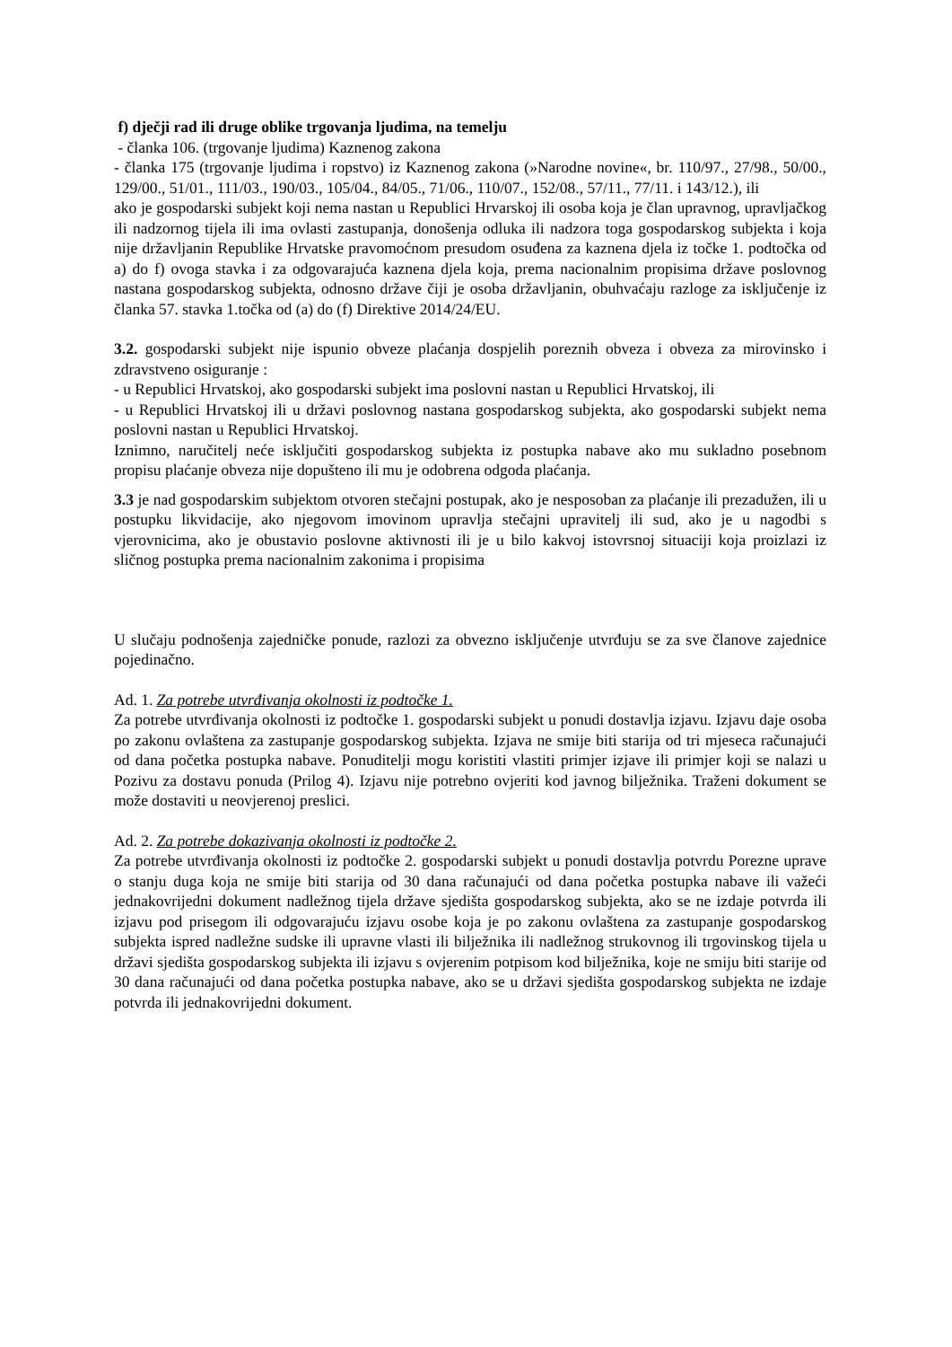f) dječji rad ili druge oblike trgovanja ljudima, na temelju
- članka 106. (trgovanje ljudima) Kaznenog zakona
- članka 175 (trgovanje ljudima i ropstvo) iz Kaznenog zakona (»Narodne novine«, br. 110/97., 27/98., 50/00., 129/00., 51/01., 111/03., 190/03., 105/04., 84/05., 71/06., 110/07., 152/08., 57/11., 77/11. i 143/12.), ili
ako je gospodarski subjekt koji nema nastan u Republici Hrvarskoj ili osoba koja je član upravnog, upravljačkog ili nadzornog tijela ili ima ovlasti zastupanja, donošenja odluka ili nadzora toga gospodarskog subjekta i koja nije državljanin Republike Hrvatske pravomoćnom presudom osuđena za kaznena djela iz točke 1. podtočka od a) do f) ovoga stavka i za odgovarajuća kaznena djela koja, prema nacionalnim propisima države poslovnog nastana gospodarskog subjekta, odnosno države čiji je osoba državljanin, obuhvaćaju razloge za isključenje iz članka 57. stavka 1.točka od (a) do (f) Direktive 2014/24/EU.
3.2. gospodarski subjekt nije ispunio obveze plaćanja dospjelih poreznih obveza i obveza za mirovinsko i zdravstveno osiguranje :
- u Republici Hrvatskoj, ako gospodarski subjekt ima poslovni nastan u Republici Hrvatskoj, ili
- u Republici Hrvatskoj ili u državi poslovnog nastana gospodarskog subjekta, ako gospodarski subjekt nema poslovni nastan u Republici Hrvatskoj.
Iznimno, naručitelj neće isključiti gospodarskog subjekta iz postupka nabave ako mu sukladno posebnom propisu plaćanje obveza nije dopušteno ili mu je odobrena odgoda plaćanja.
3.3 je nad gospodarskim subjektom otvoren stečajni postupak, ako je nesposoban za plaćanje ili prezadužen, ili u postupku likvidacije, ako njegovom imovinom upravlja stečajni upravitelj ili sud, ako je u nagodbi s vjerovnicima, ako je obustavio poslovne aktivnosti ili je u bilo kakvoj istovrsnoj situaciji koja proizlazi iz sličnog postupka prema nacionalnim zakonima i propisima
U slučaju podnošenja zajedničke ponude, razlozi za obvezno isključenje utvrđuju se za sve članove zajednice pojedinačno.
Ad. 1. Za potrebe utvrđivanja okolnosti iz podtočke 1.
Za potrebe utvrđivanja okolnosti iz podtočke 1. gospodarski subjekt u ponudi dostavlja izjavu. Izjavu daje osoba po zakonu ovlaštena za zastupanje gospodarskog subjekta. Izjava ne smije biti starija od tri mjeseca računajući od dana početka postupka nabave. Ponuditelji mogu koristiti vlastiti primjer izjave ili primjer koji se nalazi u Pozivu za dostavu ponuda (Prilog 4). Izjavu nije potrebno ovjeriti kod javnog bilježnika. Traženi dokument se može dostaviti u neovjerenoj preslici.
Ad. 2. Za potrebe dokazivanja okolnosti iz podtočke 2.
Za potrebe utvrđivanja okolnosti iz podtočke 2. gospodarski subjekt u ponudi dostavlja potvrdu Porezne uprave o stanju duga koja ne smije biti starija od 30 dana računajući od dana početka postupka nabave ili važeći jednakovrijedni dokument nadležnog tijela države sjedišta gospodarskog subjekta, ako se ne izdaje potvrda ili izjavu pod prisegom ili odgovarajuću izjavu osobe koja je po zakonu ovlaštena za zastupanje gospodarskog subjekta ispred nadležne sudske ili upravne vlasti ili bilježnika ili nadležnog strukovnog ili trgovinskog tijela u državi sjedišta gospodarskog subjekta ili izjavu s ovjerenim potpisom kod bilježnika, koje ne smiju biti starije od 30 dana računajući od dana početka postupka nabave, ako se u državi sjedišta gospodarskog subjekta ne izdaje potvrda ili jednakovrijedni dokument.